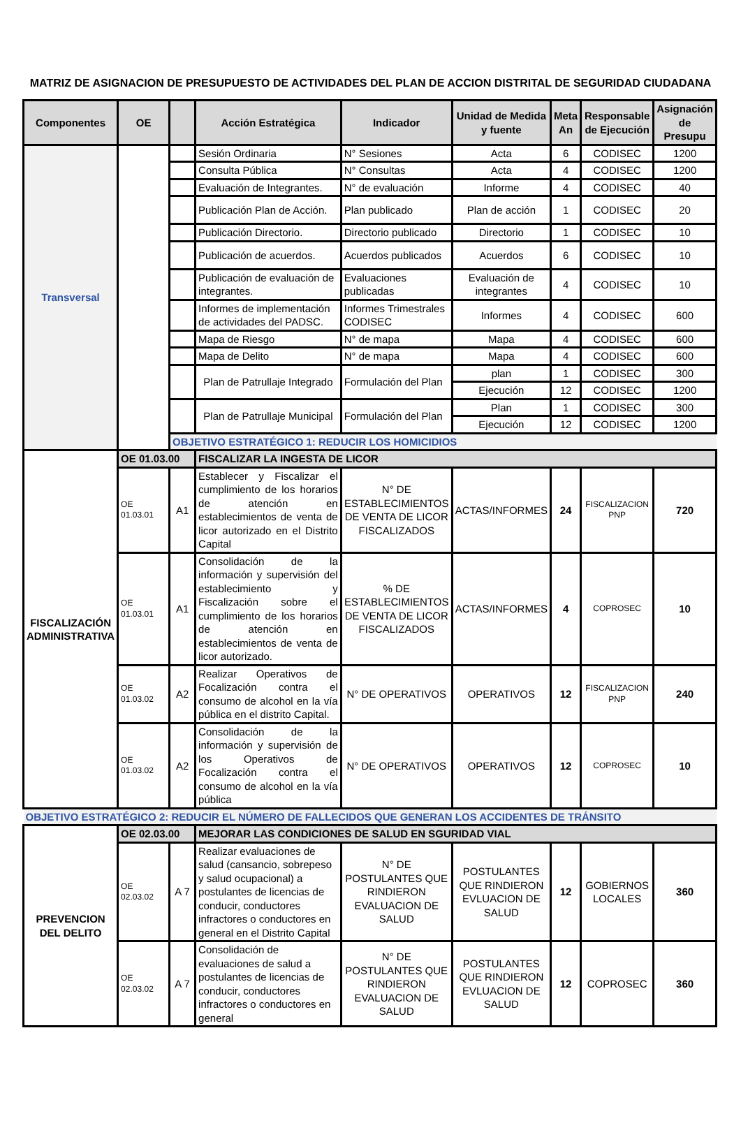MATRIZ DE ASIGNACION DE PRESUPUESTO DE ACTIVIDADES DEL PLAN DE ACCION DISTRITAL DE SEGURIDAD CIUDADANA
| Componentes | OE | | Acción Estratégica | Indicador | Unidad de Medida y fuente | Meta An | Responsable de Ejecución | Asignación de Presupu |
| --- | --- | --- | --- | --- | --- | --- | --- | --- |
| Transversal | | | Sesión Ordinaria | N° Sesiones | Acta | 6 | CODISEC | 1200 |
| | | | Consulta Pública | N° Consultas | Acta | 4 | CODISEC | 1200 |
| | | | Evaluación de Integrantes. | N° de evaluación | Informe | 4 | CODISEC | 40 |
| | | | Publicación Plan de Acción. | Plan publicado | Plan de acción | 1 | CODISEC | 20 |
| | | | Publicación Directorio. | Directorio publicado | Directorio | 1 | CODISEC | 10 |
| | | | Publicación de acuerdos. | Acuerdos publicados | Acuerdos | 6 | CODISEC | 10 |
| | | | Publicación de evaluación de integrantes. | Evaluaciones publicadas | Evaluación de integrantes | 4 | CODISEC | 10 |
| | | | Informes de implementación de actividades del PADSC. | Informes Trimestrales CODISEC | Informes | 4 | CODISEC | 600 |
| | | | Mapa de Riesgo | N° de mapa | Mapa | 4 | CODISEC | 600 |
| | | | Mapa de Delito | N° de mapa | Mapa | 4 | CODISEC | 600 |
| | | | Plan de Patrullaje Integrado | Formulación del Plan | plan | 1 | CODISEC | 300 |
| | | | | | Ejecución | 12 | CODISEC | 1200 |
| | | | Plan de Patrullaje Municipal | Formulación del Plan | Plan | 1 | CODISEC | 300 |
| | | | | | Ejecución | 12 | CODISEC | 1200 |
| | | OBJETIVO ESTRATÉGICO 1: REDUCIR LOS HOMICIDIOS | | | | | | |
| FISCALIZACIÓN ADMINISTRATIVA | OE 01.03.00 | | FISCALIZAR LA INGESTA DE LICOR | | | | | |
| | OE 01.03.01 | A1 | Establecer y Fiscalizar el cumplimiento de los horarios de atención en establecimientos de venta de licor autorizado en el Distrito Capital | N° DE ESTABLECIMIENTOS DE VENTA DE LICOR FISCALIZADOS | ACTAS/INFORMES | 24 | FISCALIZACION PNP | 720 |
| | OE 01.03.01 | A1 | Consolidación de la información y supervisión del establecimiento y Fiscalización sobre el cumplimiento de los horarios de atención en establecimientos de venta de licor autorizado. | % DE ESTABLECIMIENTOS DE VENTA DE LICOR FISCALIZADOS | ACTAS/INFORMES | 4 | COPROSEC | 10 |
| | OE 01.03.02 | A2 | Realizar Operativos de Focalización contra el consumo de alcohol en la vía pública en el distrito Capital. | N° DE OPERATIVOS | OPERATIVOS | 12 | FISCALIZACION PNP | 240 |
| | OE 01.03.02 | A2 | Consolidación de la información y supervisión de los Operativos de Focalización contra el consumo de alcohol en la vía pública | N° DE OPERATIVOS | OPERATIVOS | 12 | COPROSEC | 10 |
| OBJETIVO ESTRATÉGICO 2: REDUCIR EL NÚMERO DE FALLECIDOS QUE GENERAN LOS ACCIDENTES DE TRÁNSITO | | | | | | | | |
| PREVENCION DEL DELITO | OE 02.03.00 | | MEJORAR LAS CONDICIONES DE SALUD EN SGURIDAD VIAL | | | | | |
| | OE 02.03.02 | A 7 | Realizar evaluaciones de salud (cansancio, sobrepeso y salud ocupacional) a postulantes de licencias de conducir, conductores infractores o conductores en general en el Distrito Capital | N° DE POSTULANTES QUE RINDIERON EVALUACION DE SALUD | POSTULANTES QUE RINDIERON EVLUACION DE SALUD | 12 | GOBIERNOS LOCALES | 360 |
| | OE 02.03.02 | A 7 | Consolidación de evaluaciones de salud a postulantes de licencias de conducir, conductores infractores o conductores en general | N° DE POSTULANTES QUE RINDIERON EVALUACION DE SALUD | POSTULANTES QUE RINDIERON EVLUACION DE SALUD | 12 | COPROSEC | 360 |